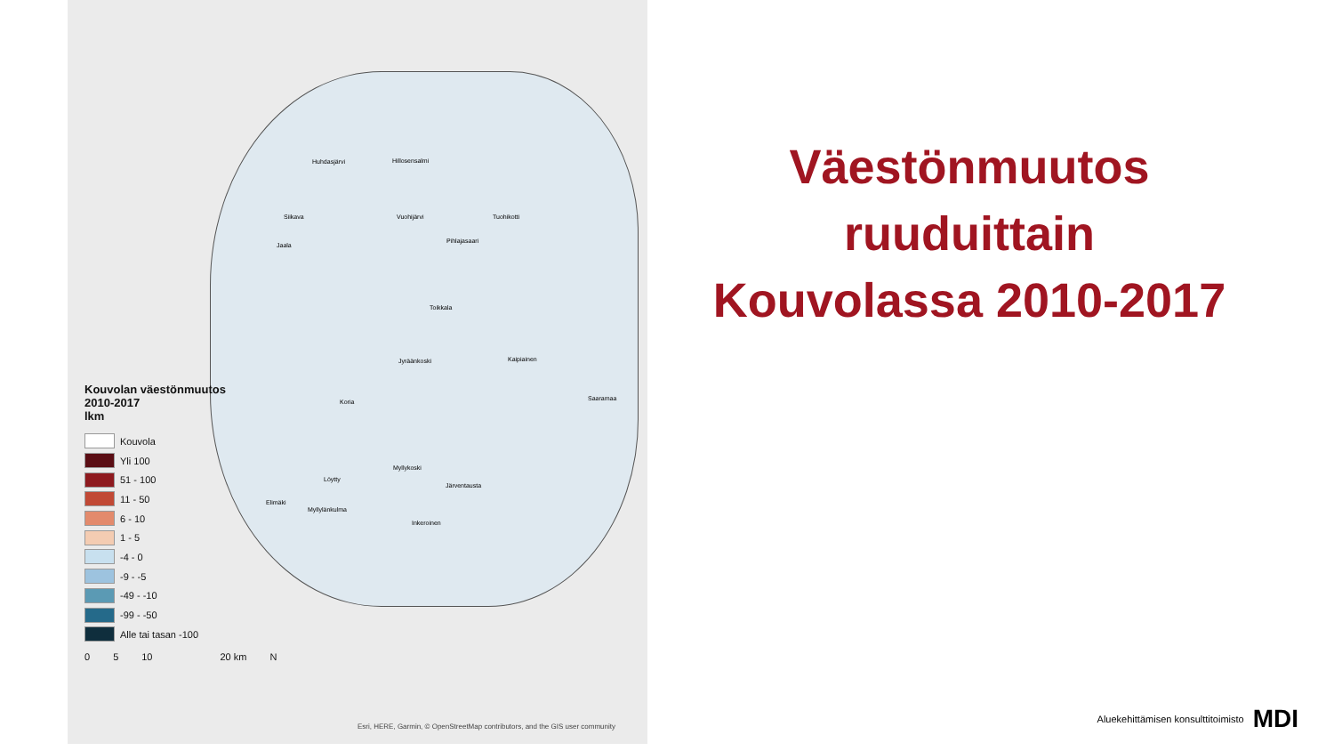Huhdasjärvi Hillosensalmi
Siikava Vuohijärvi Tuohikotti
Pihlajasaari
Jaala
Toikkala
Jyräänkoski Kaipiainen
Koria Saaramaa
Myllykoski
Löytty
Järventausta
Elimäki
Myllylänkulma
Inkeroinen
Kouvolan väestönmuutos
2010-2017
lkm
Kouvola
Yli 100
51 - 100
11 - 50
6 - 10
1 - 5
-4 - 0
-9 - -5
-49 - -10
-99 - -50
Alle tai tasan -100
0 5 10 20 km N
Esri, HERE, Garmin, © OpenStreetMap contributors, and the GIS user community
Väestönmuutos
ruuduittain
Kouvolassa 2010-2017
Aluekehittämisen konsulttitoimisto MDI